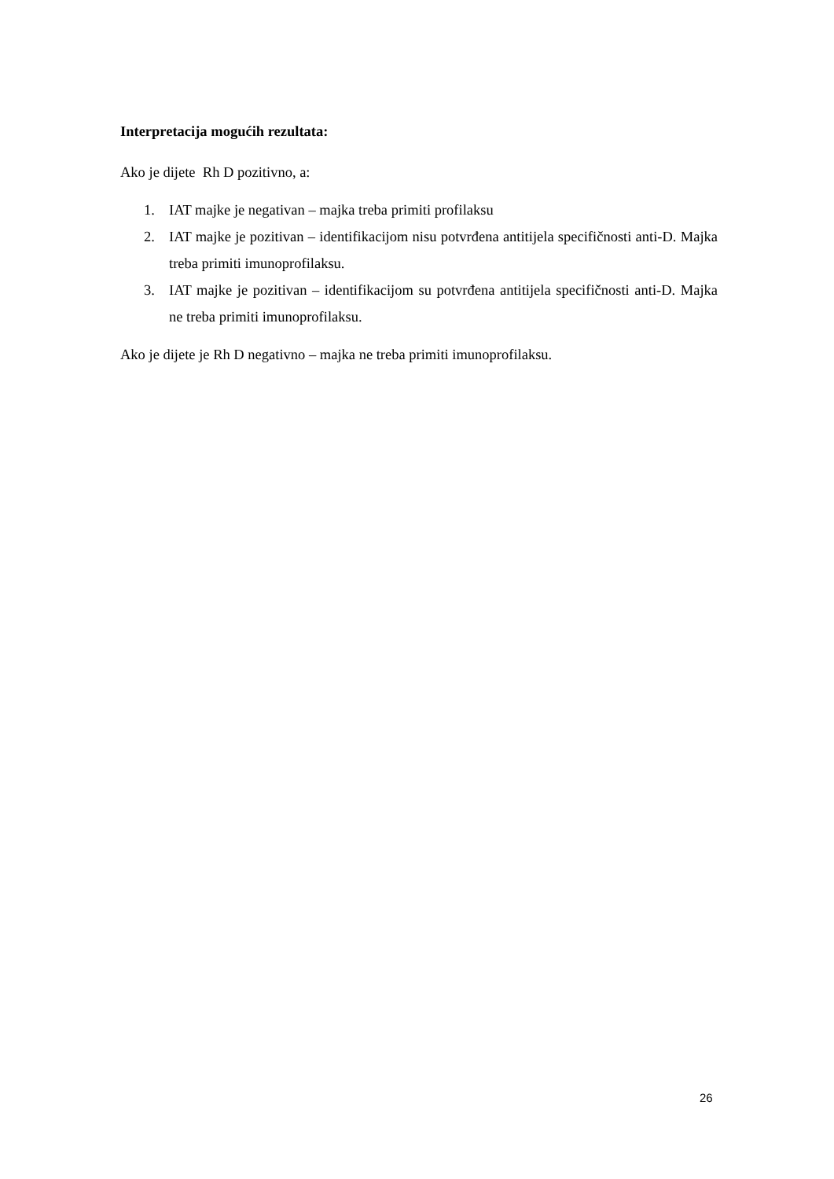Interpretacija mogućih rezultata:
Ako je dijete Rh D pozitivno, a:
1. IAT majke je negativan – majka treba primiti profilaksu
2. IAT majke je pozitivan – identifikacijom nisu potvrđena antitijela specifičnosti anti-D. Majka treba primiti imunoprofilaksu.
3. IAT majke je pozitivan – identifikacijom su potvrđena antitijela specifičnosti anti-D. Majka ne treba primiti imunoprofilaksu.
Ako je dijete je Rh D negativno – majka ne treba primiti imunoprofilaksu.
26